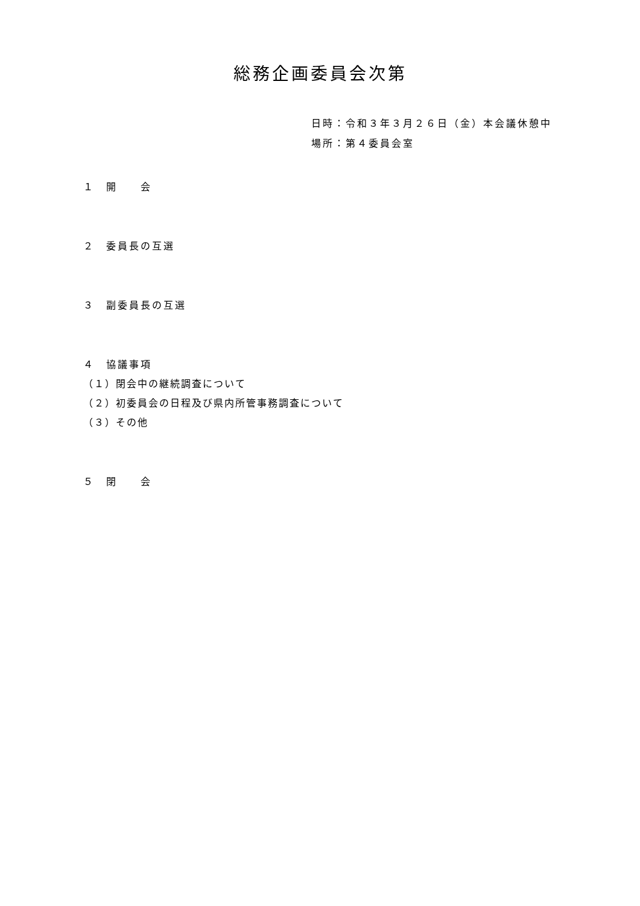総務企画委員会次第
日時：令和３年３月２６日（金）本会議休憩中
場所：第４委員会室
１　開　　会
２　委員長の互選
３　副委員長の互選
４　協議事項
（１）閉会中の継続調査について
（２）初委員会の日程及び県内所管事務調査について
（３）その他
５　閉　　会